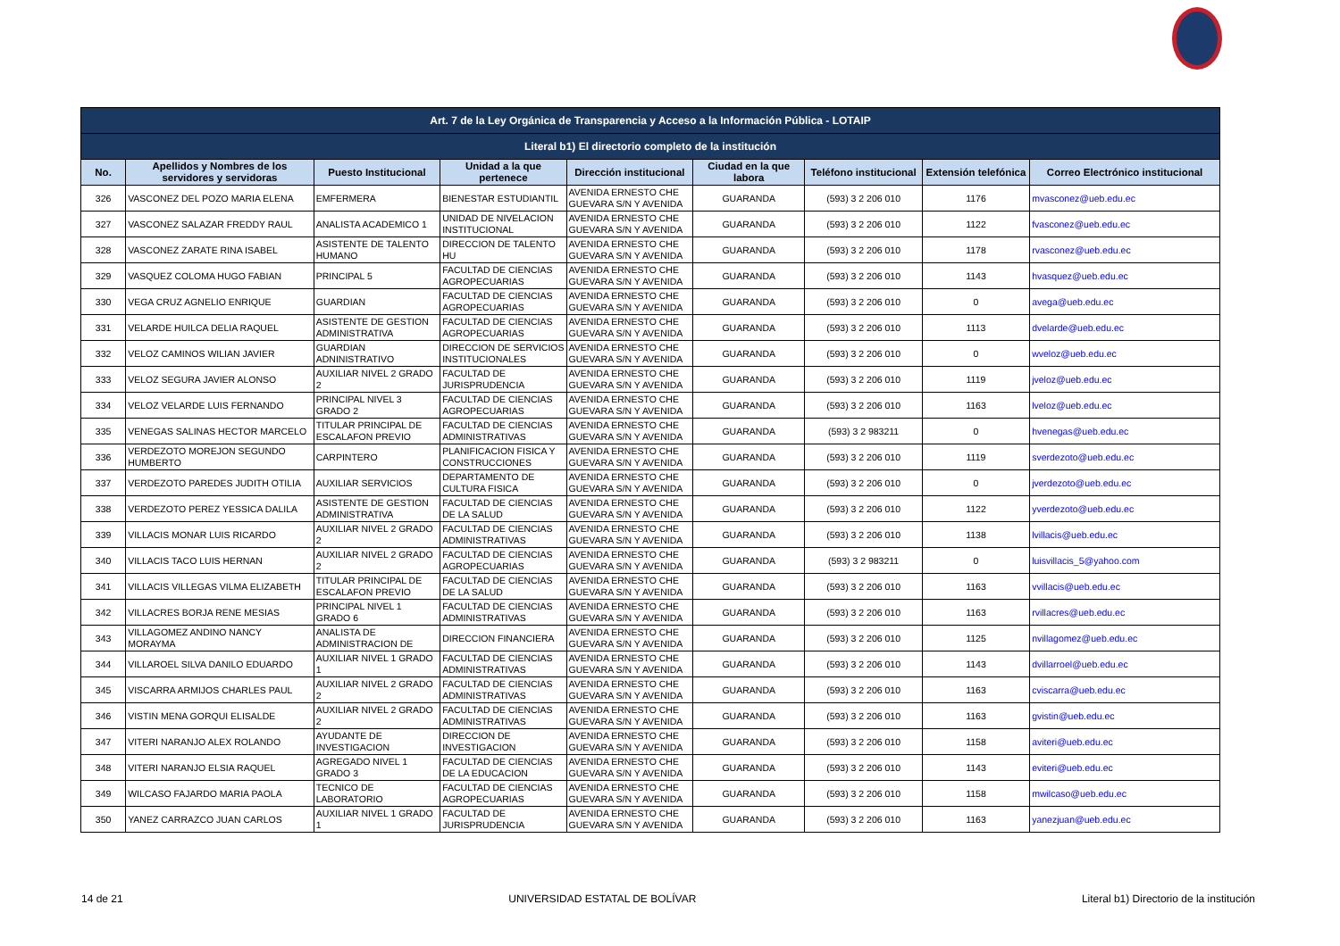| Art. 7 de la Ley Orgánica de Transparencia y Acceso a la Información Pública - LOTAIP | | | | | | | | |
| --- | --- | --- | --- | --- | --- | --- | --- | --- |
| Literal b1) El directorio completo de la institución | | | | | | | | |
| No. | Apellidos y Nombres de los servidores y servidoras | Puesto Institucional | Unidad a la que pertenece | Dirección institucional | Ciudad en la que labora | Teléfono institucional | Extensión telefónica | Correo Electrónico institucional |
| 326 | VASCONEZ DEL POZO MARIA ELENA | EMFERMERA | BIENESTAR ESTUDIANTIL | AVENIDA ERNESTO CHE GUEVARA S/N Y AVENIDA | GUARANDA | (593) 3 2 206 010 | 1176 | mvasconez@ueb.edu.ec |
| 327 | VASCONEZ SALAZAR FREDDY RAUL | ANALISTA ACADEMICO 1 | UNIDAD DE NIVELACION INSTITUCIONAL | AVENIDA ERNESTO CHE GUEVARA S/N Y AVENIDA | GUARANDA | (593) 3 2 206 010 | 1122 | fvasconez@ueb.edu.ec |
| 328 | VASCONEZ ZARATE RINA ISABEL | ASISTENTE DE TALENTO HUMANO | DIRECCION DE TALENTO HU | AVENIDA ERNESTO CHE GUEVARA S/N Y AVENIDA | GUARANDA | (593) 3 2 206 010 | 1178 | rvasconez@ueb.edu.ec |
| 329 | VASQUEZ COLOMA HUGO FABIAN | PRINCIPAL 5 | FACULTAD DE CIENCIAS AGROPECUARIAS | AVENIDA ERNESTO CHE GUEVARA S/N Y AVENIDA | GUARANDA | (593) 3 2 206 010 | 1143 | hvasquez@ueb.edu.ec |
| 330 | VEGA CRUZ AGNELIO ENRIQUE | GUARDIAN | FACULTAD DE CIENCIAS AGROPECUARIAS | AVENIDA ERNESTO CHE GUEVARA S/N Y AVENIDA | GUARANDA | (593) 3 2 206 010 | 0 | avega@ueb.edu.ec |
| 331 | VELARDE HUILCA DELIA RAQUEL | ASISTENTE DE GESTION ADMINISTRATIVA | FACULTAD DE CIENCIAS AGROPECUARIAS | AVENIDA ERNESTO CHE GUEVARA S/N Y AVENIDA | GUARANDA | (593) 3 2 206 010 | 1113 | dvelarde@ueb.edu.ec |
| 332 | VELOZ CAMINOS WILIAN JAVIER | GUARDIAN ADNINISTRATIVO | DIRECCION DE SERVICIOS INSTITUCIONALES | AVENIDA ERNESTO CHE GUEVARA S/N Y AVENIDA | GUARANDA | (593) 3 2 206 010 | 0 | wveloz@ueb.edu.ec |
| 333 | VELOZ SEGURA JAVIER ALONSO | AUXILIAR NIVEL 2 GRADO 2 | FACULTAD DE JURISPRUDENCIA | AVENIDA ERNESTO CHE GUEVARA S/N Y AVENIDA | GUARANDA | (593) 3 2 206 010 | 1119 | jveloz@ueb.edu.ec |
| 334 | VELOZ VELARDE LUIS FERNANDO | PRINCIPAL NIVEL 3 GRADO 2 | FACULTAD DE CIENCIAS AGROPECUARIAS | AVENIDA ERNESTO CHE GUEVARA S/N Y AVENIDA | GUARANDA | (593) 3 2 206 010 | 1163 | lveloz@ueb.edu.ec |
| 335 | VENEGAS SALINAS HECTOR MARCELO | TITULAR PRINCIPAL DE ESCALAFON PREVIO | FACULTAD DE CIENCIAS ADMINISTRATIVAS | AVENIDA ERNESTO CHE GUEVARA S/N Y AVENIDA | GUARANDA | (593) 3 2 983211 | 0 | hvenegas@ueb.edu.ec |
| 336 | VERDEZOTO MOREJON SEGUNDO HUMBERTO | CARPINTERO | PLANIFICACION FISICA Y CONSTRUCCIONES | AVENIDA ERNESTO CHE GUEVARA S/N Y AVENIDA | GUARANDA | (593) 3 2 206 010 | 1119 | sverdezoto@ueb.edu.ec |
| 337 | VERDEZOTO PAREDES JUDITH OTILIA | AUXILIAR SERVICIOS | DEPARTAMENTO DE CULTURA FISICA | AVENIDA ERNESTO CHE GUEVARA S/N Y AVENIDA | GUARANDA | (593) 3 2 206 010 | 0 | jverdezoto@ueb.edu.ec |
| 338 | VERDEZOTO PEREZ YESSICA DALILA | ASISTENTE DE GESTION ADMINISTRATIVA | FACULTAD DE CIENCIAS DE LA SALUD | AVENIDA ERNESTO CHE GUEVARA S/N Y AVENIDA | GUARANDA | (593) 3 2 206 010 | 1122 | yverdezoto@ueb.edu.ec |
| 339 | VILLACIS MONAR LUIS RICARDO | AUXILIAR NIVEL 2 GRADO 2 | FACULTAD DE CIENCIAS ADMINISTRATIVAS | AVENIDA ERNESTO CHE GUEVARA S/N Y AVENIDA | GUARANDA | (593) 3 2 206 010 | 1138 | lvillacis@ueb.edu.ec |
| 340 | VILLACIS TACO LUIS HERNAN | AUXILIAR NIVEL 2 GRADO 2 | FACULTAD DE CIENCIAS AGROPECUARIAS | AVENIDA ERNESTO CHE GUEVARA S/N Y AVENIDA | GUARANDA | (593) 3 2 983211 | 0 | luisvillacis_5@yahoo.com |
| 341 | VILLACIS VILLEGAS VILMA ELIZABETH | TITULAR PRINCIPAL DE ESCALAFON PREVIO | FACULTAD DE CIENCIAS DE LA SALUD | AVENIDA ERNESTO CHE GUEVARA S/N Y AVENIDA | GUARANDA | (593) 3 2 206 010 | 1163 | vvillacis@ueb.edu.ec |
| 342 | VILLACRES BORJA RENE MESIAS | PRINCIPAL NIVEL 1 GRADO 6 | FACULTAD DE CIENCIAS ADMINISTRATIVAS | AVENIDA ERNESTO CHE GUEVARA S/N Y AVENIDA | GUARANDA | (593) 3 2 206 010 | 1163 | rvillacres@ueb.edu.ec |
| 343 | VILLAGOMEZ ANDINO NANCY MORAYMA | ANALISTA DE ADMINISTRACION DE | DIRECCION FINANCIERA | AVENIDA ERNESTO CHE GUEVARA S/N Y AVENIDA | GUARANDA | (593) 3 2 206 010 | 1125 | nvillagomez@ueb.edu.ec |
| 344 | VILLAROEL SILVA DANILO EDUARDO | AUXILIAR NIVEL 1 GRADO 1 | FACULTAD DE CIENCIAS ADMINISTRATIVAS | AVENIDA ERNESTO CHE GUEVARA S/N Y AVENIDA | GUARANDA | (593) 3 2 206 010 | 1143 | dvillarroel@ueb.edu.ec |
| 345 | VISCARRA ARMIJOS CHARLES PAUL | AUXILIAR NIVEL 2 GRADO 2 | FACULTAD DE CIENCIAS ADMINISTRATIVAS | AVENIDA ERNESTO CHE GUEVARA S/N Y AVENIDA | GUARANDA | (593) 3 2 206 010 | 1163 | cviscarra@ueb.edu.ec |
| 346 | VISTIN MENA GORQUI ELISALDE | AUXILIAR NIVEL 2 GRADO 2 | FACULTAD DE CIENCIAS ADMINISTRATIVAS | AVENIDA ERNESTO CHE GUEVARA S/N Y AVENIDA | GUARANDA | (593) 3 2 206 010 | 1163 | gvistin@ueb.edu.ec |
| 347 | VITERI NARANJO ALEX ROLANDO | AYUDANTE DE INVESTIGACION | DIRECCION DE INVESTIGACION | AVENIDA ERNESTO CHE GUEVARA S/N Y AVENIDA | GUARANDA | (593) 3 2 206 010 | 1158 | aviteri@ueb.edu.ec |
| 348 | VITERI NARANJO ELSIA RAQUEL | AGREGADO NIVEL 1 GRADO 3 | FACULTAD DE CIENCIAS DE LA EDUCACION | AVENIDA ERNESTO CHE GUEVARA S/N Y AVENIDA | GUARANDA | (593) 3 2 206 010 | 1143 | eviteri@ueb.edu.ec |
| 349 | WILCASO FAJARDO MARIA PAOLA | TECNICO DE LABORATORIO | FACULTAD DE CIENCIAS AGROPECUARIAS | AVENIDA ERNESTO CHE GUEVARA S/N Y AVENIDA | GUARANDA | (593) 3 2 206 010 | 1158 | mwilcaso@ueb.edu.ec |
| 350 | YANEZ CARRAZCO JUAN CARLOS | AUXILIAR NIVEL 1 GRADO 1 | FACULTAD DE JURISPRUDENCIA | AVENIDA ERNESTO CHE GUEVARA S/N Y AVENIDA | GUARANDA | (593) 3 2 206 010 | 1163 | yanezjuan@ueb.edu.ec |
14 de 21 UNIVERSIDAD ESTATAL DE BOLÍVAR Literal b1) Directorio de la institución